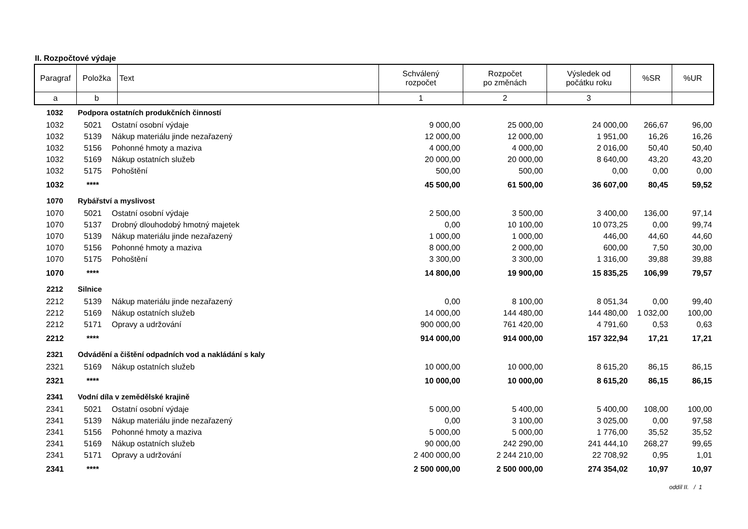II. Rozpočtové výdaje
| Paragraf | Položka | Text | Schválený rozpočet | Rozpočet po změnách | Výsledek od počátku roku | %SR | %UR |
| a | b | | 1 | 2 | 3 | | |
| 1032 | Podpora ostatních produkčních činností | | | | | | |
| 1032 | 5021 | Ostatní osobní výdaje | 9 000,00 | 25 000,00 | 24 000,00 | 266,67 | 96,00 |
| 1032 | 5139 | Nákup materiálu jinde nezařazený | 12 000,00 | 12 000,00 | 1 951,00 | 16,26 | 16,26 |
| 1032 | 5156 | Pohonné hmoty a maziva | 4 000,00 | 4 000,00 | 2 016,00 | 50,40 | 50,40 |
| 1032 | 5169 | Nákup ostatních služeb | 20 000,00 | 20 000,00 | 8 640,00 | 43,20 | 43,20 |
| 1032 | 5175 | Pohoštění | 500,00 | 500,00 | 0,00 | 0,00 | 0,00 |
| 1032 | **** | | 45 500,00 | 61 500,00 | 36 607,00 | 80,45 | 59,52 |
| 1070 | Rybářství a myslivost | | | | | | |
| 1070 | 5021 | Ostatní osobní výdaje | 2 500,00 | 3 500,00 | 3 400,00 | 136,00 | 97,14 |
| 1070 | 5137 | Drobný dlouhodobý hmotný majetek | 0,00 | 10 100,00 | 10 073,25 | 0,00 | 99,74 |
| 1070 | 5139 | Nákup materiálu jinde nezařazený | 1 000,00 | 1 000,00 | 446,00 | 44,60 | 44,60 |
| 1070 | 5156 | Pohonné hmoty a maziva | 8 000,00 | 2 000,00 | 600,00 | 7,50 | 30,00 |
| 1070 | 5175 | Pohoštění | 3 300,00 | 3 300,00 | 1 316,00 | 39,88 | 39,88 |
| 1070 | **** | | 14 800,00 | 19 900,00 | 15 835,25 | 106,99 | 79,57 |
| 2212 | Silnice | | | | | | |
| 2212 | 5139 | Nákup materiálu jinde nezařazený | 0,00 | 8 100,00 | 8 051,34 | 0,00 | 99,40 |
| 2212 | 5169 | Nákup ostatních služeb | 14 000,00 | 144 480,00 | 144 480,00 | 1 032,00 | 100,00 |
| 2212 | 5171 | Opravy a udržování | 900 000,00 | 761 420,00 | 4 791,60 | 0,53 | 0,63 |
| 2212 | **** | | 914 000,00 | 914 000,00 | 157 322,94 | 17,21 | 17,21 |
| 2321 | Odvádění a čištění odpadních vod a nakládání s kaly | | | | | | |
| 2321 | 5169 | Nákup ostatních služeb | 10 000,00 | 10 000,00 | 8 615,20 | 86,15 | 86,15 |
| 2321 | **** | | 10 000,00 | 10 000,00 | 8 615,20 | 86,15 | 86,15 |
| 2341 | Vodní díla v zemědělské krajině | | | | | | |
| 2341 | 5021 | Ostatní osobní výdaje | 5 000,00 | 5 400,00 | 5 400,00 | 108,00 | 100,00 |
| 2341 | 5139 | Nákup materiálu jinde nezařazený | 0,00 | 3 100,00 | 3 025,00 | 0,00 | 97,58 |
| 2341 | 5156 | Pohonné hmoty a maziva | 5 000,00 | 5 000,00 | 1 776,00 | 35,52 | 35,52 |
| 2341 | 5169 | Nákup ostatních služeb | 90 000,00 | 242 290,00 | 241 444,10 | 268,27 | 99,65 |
| 2341 | 5171 | Opravy a udržování | 2 400 000,00 | 2 244 210,00 | 22 708,92 | 0,95 | 1,01 |
| 2341 | **** | | 2 500 000,00 | 2 500 000,00 | 274 354,02 | 10,97 | 10,97 |
oddíl II. / 1